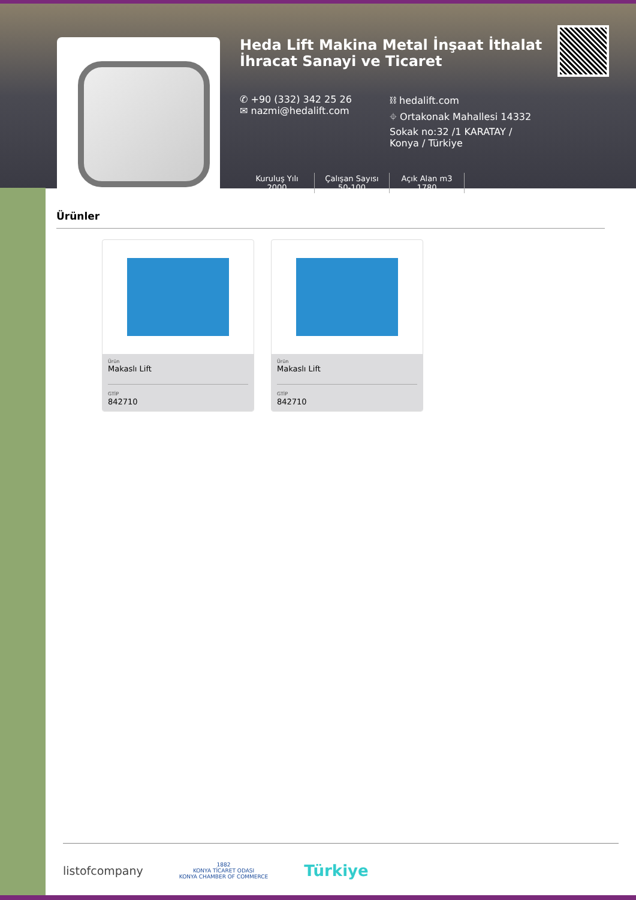Heda Lift Makina Metal İnşaat İthalat İhracat Sanayi ve Ticaret
✆ +90 (332) 342 25 26
✉ nazmi@hedalift.com
⛓ hedalift.com
⌖ Ortakonak Mahallesi 14332 Sokak no:32 /1 KARATAY / Konya / Türkiye
Kuruluş Yılı
2000
Çalışan Sayısı
50-100
Açık Alan m3
1780
Ürünler
Ürün
Makaslı Lift
GTİP
842710
Ürün
Makaslı Lift
GTİP
842710
listofcompany
1882
KONYA TİCARET ODASI
KONYA CHAMBER OF COMMERCE
Türkiye